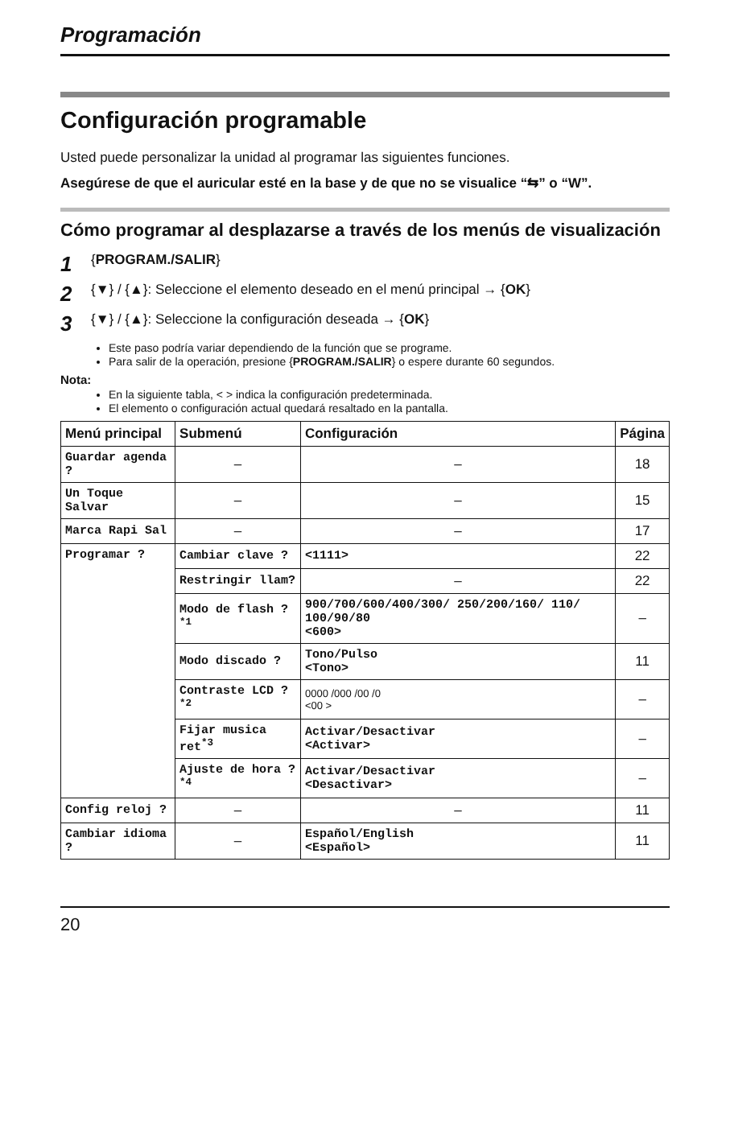Programación
Configuración programable
Usted puede personalizar la unidad al programar las siguientes funciones.
Asegúrese de que el auricular esté en la base y de que no se visualice “⇆” o “W”.
Cómo programar al desplazarse a través de los menús de visualización
1 {PROGRAM./SALIR}
2 {▼} / {▲}: Seleccione el elemento deseado en el menú principal → {OK}
3 {▼} / {▲}: Seleccione la configuración deseada → {OK}
Este paso podría variar dependiendo de la función que se programe.
Para salir de la operación, presione {PROGRAM./SALIR} o espere durante 60 segundos.
Nota:
En la siguiente tabla, < > indica la configuración predeterminada.
El elemento o configuración actual quedará resaltado en la pantalla.
| Menú principal | Submenú | Configuración | Página |
| --- | --- | --- | --- |
| Guardar agenda ? | – | – | 18 |
| Un Toque Salvar | – | – | 15 |
| Marca Rapi Sal | – | – | 17 |
| Programar ? | Cambiar clave ? | <1111> | 22 |
| | Restringir llam? | – | 22 |
| | Modo de flash ?<sup>*1</sup> | 900/700/600/400/300/ 250/200/160/ 110/ 100/90/80 <600> | – |
| | Modo discado ? | Tono/Pulso <Tono> | 11 |
| | Contraste LCD ?<sup>*2</sup> | 0000 /000 /00 /0 <00 > | – |
| | Fijar musica ret<sup>*3</sup> | Activar/Desactivar <Activar> | – |
| | Ajuste de hora ?<sup>*4</sup> | Activar/Desactivar <Desactivar> | – |
| Config reloj ? | – | – | 11 |
| Cambiar idioma ? | – | Español/English <Español> | 11 |
20